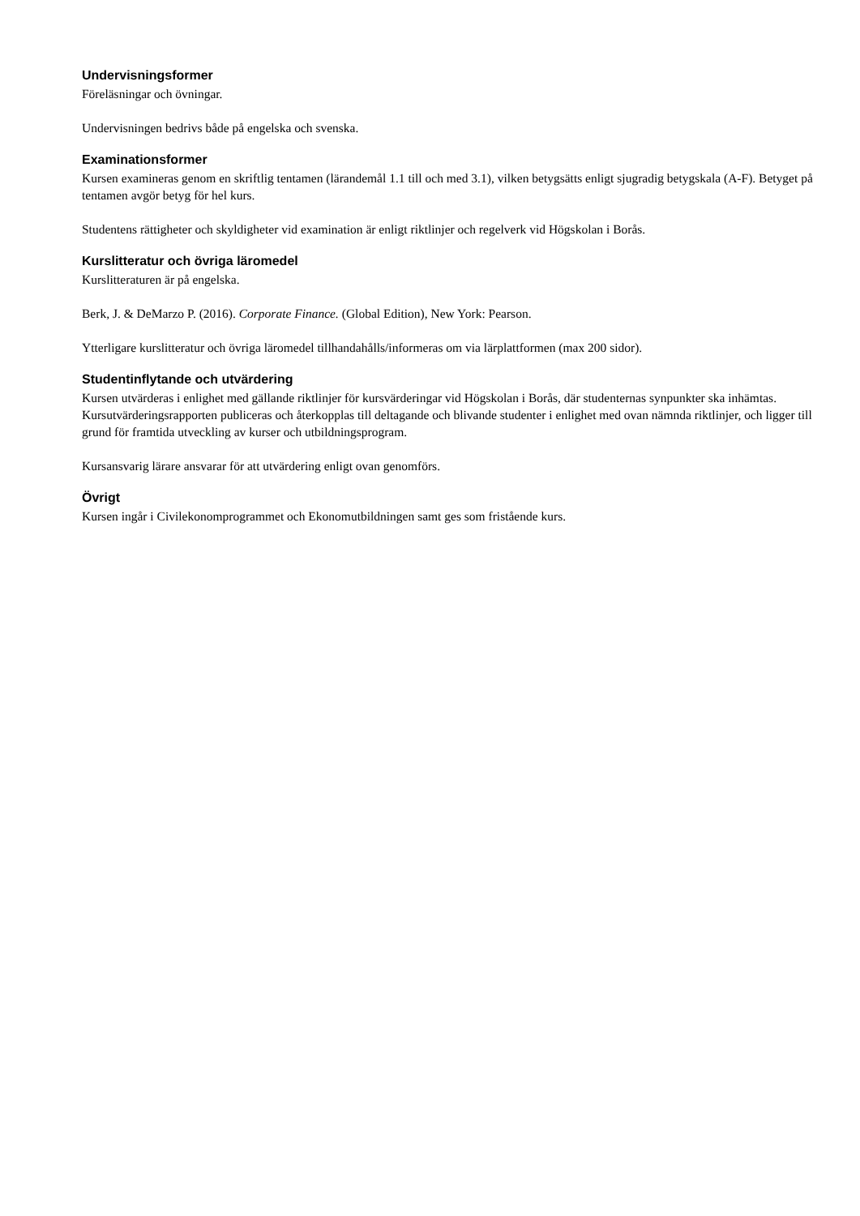Undervisningsformer
Föreläsningar och övningar.
Undervisningen bedrivs både på engelska och svenska.
Examinationsformer
Kursen examineras genom en skriftlig tentamen (lärandemål 1.1 till och med 3.1), vilken betygsätts enligt sjugradig betygskala (A-F). Betyget på tentamen avgör betyg för hel kurs.
Studentens rättigheter och skyldigheter vid examination är enligt riktlinjer och regelverk vid Högskolan i Borås.
Kurslitteratur och övriga läromedel
Kurslitteraturen är på engelska.
Berk, J. & DeMarzo P. (2016). Corporate Finance. (Global Edition), New York: Pearson.
Ytterligare kurslitteratur och övriga läromedel tillhandahålls/informeras om via lärplattformen (max 200 sidor).
Studentinflytande och utvärdering
Kursen utvärderas i enlighet med gällande riktlinjer för kursvärderingar vid Högskolan i Borås, där studenternas synpunkter ska inhämtas. Kursutvärderingsrapporten publiceras och återkopplas till deltagande och blivande studenter i enlighet med ovan nämnda riktlinjer, och ligger till grund för framtida utveckling av kurser och utbildningsprogram.
Kursansvarig lärare ansvarar för att utvärdering enligt ovan genomförs.
Övrigt
Kursen ingår i Civilekonomprogrammet och Ekonomutbildningen samt ges som fristående kurs.